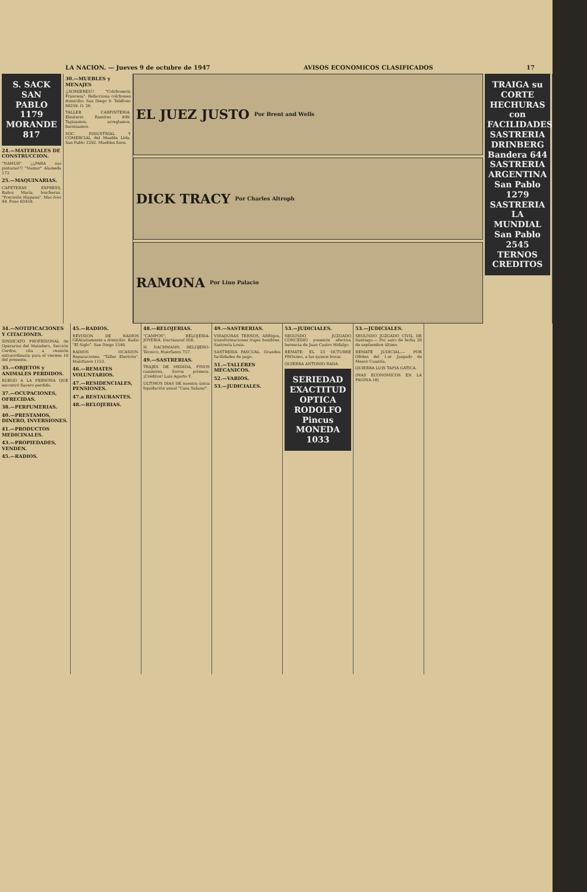LA NACION. — Jueves 9 de octubre de 1947 AVISOS ECONOMICOS CLASIFICADOS 17
S. SACK
SAN PABLO 1179
MORANDE 817
24.—MATERIALES DE CONSTRUCCION.
"NAMUR" ¡¡¡PARA sus pinturas!!! "Namur" Alameda 173.
25.—MAQUINARIAS.
CAFETERAS EXPRESS, Baños María, loncheras. "Precisión Hispana". Mac-Iver 48. Fono 63459.
30.—MUEBLES y MENAJES
¡¡SOMIERES!! "Colchonería Francesa". Refacciona colchones domicilio. San Diego 9. Teléfono 86259. O. 26.
TALLER CARPINTERIA. Eleuterio Ramírez 849. Tapizamos, arreglamos, barnizamos.
SOC. INDUSTRIAL Y COMERCIAL del Mueble Ltda. San Pablo 2292. Muebles finos.
EL JUEZ JUSTO Por Brent and Wells
DICK TRACY Por Charles Altroph
RAMONA Por Lino Palacio
TRAIGA su CORTE
HECHURAS con FACILIDADES
SASTRERIA DRINBERG Bandera 644
SASTRERIA ARGENTINA San Pablo 1279
SASTRERIA LA MUNDIAL San Pablo 2545
TERNOS CREDITOS
34.—NOTIFICACIONES Y CITACIONES.
SINDICATO PROFESIONAL de Operarios del Matadero, Sección Cerdos, cita a reunión extraordinaria para el viernes 10 del presente.
35.—OBJETOS y ANIMALES PERDIDOS.
RUEGO A LA PERSONA QUE encontró llavero perdido.
37.—OCUPACIONES, OFRECIDAS.
38.—PERFUMERIAS.
40.—PRESTAMOS, DINERO, INVERSIONES.
41.—PRODUCTOS MEDICINALES.
43.—PROPIEDADES, VENDEN.
45.—RADIOS.
45.—RADIOS.
REVISION DE RADIOS GRAtuitamente a domicilio. Radio "El Siglo". San Diego 1546.
RADIOS OCASION. Reparaciones. "Taller Electrón". Huérfanos 1153.
46.—REMATES VOLUNTARIOS.
47.—RESIDENCIALES, PENSIONES.
47.a RESTAURANTES.
48.—RELOJERIAS.
48.—RELOJERIAS.
"CAMPOS", RELOJERIA-JOYERIA. Irarrázaval 056.
H. NACHMANN. RELOJERO-Técnico, Huérfanos 757.
49.—SASTRERIAS.
TRAJES DE MEDIDA, FINOS casimires, forros primera. ¡Créditos! Luis Agurto Y.
ULTIMOS DIAS DE nuestra única liquidación anual "Casa Salazar".
49.—SASTRERIAS.
VIRADURAS TERNOS, ABRIgos, transformaciones trajes hombres. Sastrería Louis.
SASTRERIA PASCUAL. Grandes facilidades de pago.
51.—TALLERES MECANICOS.
52.—VARIOS.
53.—JUDICIALES.
53.—JUDICIALES.
SEGUNDO JUZGADO CONCEDIO posesión efectiva herencia de Juan Castro Hidalgo.
REMATE: EL 23 OCTUBRE PROximo, a las quince horas.
QUIEBRA ANTONIO RADA.
SERIEDAD EXACTITUD
OPTICA RODOLFO Pincus
MONEDA 1033
53.—JUDICIALES.
SEGUNDO JUZGADO CIVIL DE Santiago.— Por auto de fecha 29 de septiembre último.
REMATE JUDICIAL.— POR ORden del 1.er Juzgado de Menor Cuantía.
QUIEBRA LUIS TAPIA GATICA.
(MAS ECONOMICOS EN LA PAGINA 18)